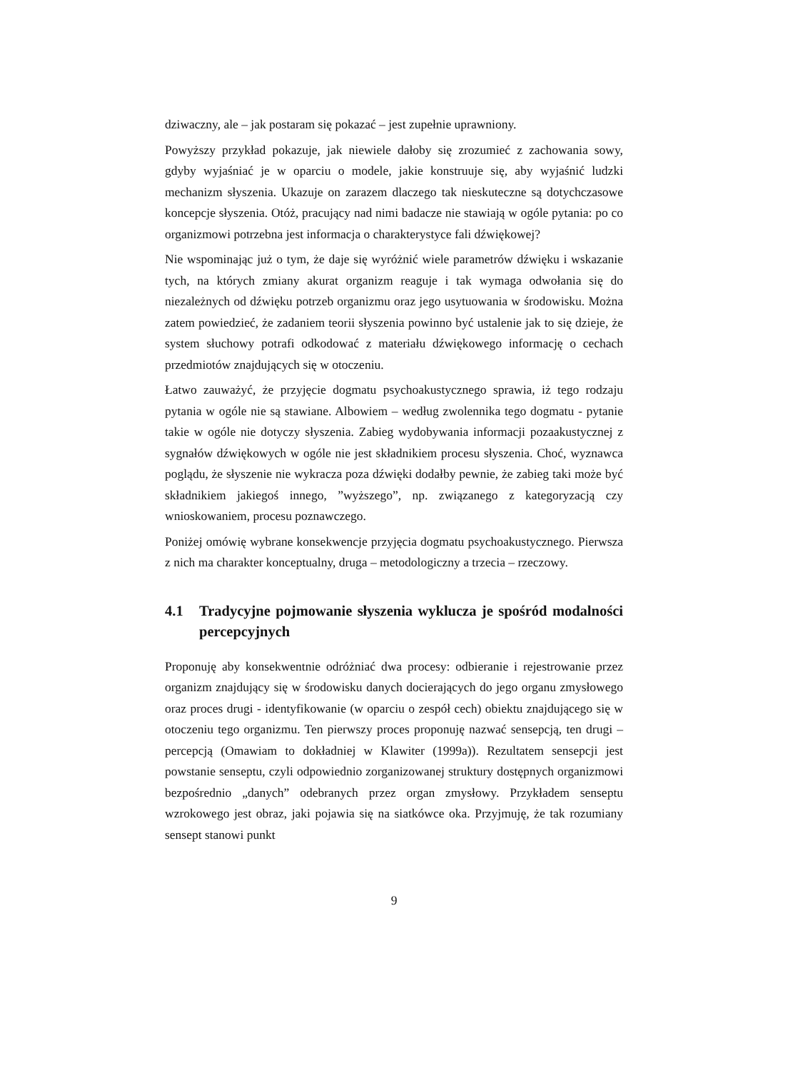dziwaczny, ale – jak postaram się pokazać – jest zupełnie uprawniony.
Powyższy przykład pokazuje, jak niewiele dałoby się zrozumieć z zachowania sowy, gdyby wyjaśniać je w oparciu o modele, jakie konstruuje się, aby wyjaśnić ludzki mechanizm słyszenia. Ukazuje on zarazem dlaczego tak nieskuteczne są dotychczasowe koncepcje słyszenia. Otóż, pracujący nad nimi badacze nie stawiają w ogóle pytania: po co organizmowi potrzebna jest informacja o charakterystyce fali dźwiękowej?
Nie wspominając już o tym, że daje się wyróżnić wiele parametrów dźwięku i wskazanie tych, na których zmiany akurat organizm reaguje i tak wymaga odwołania się do niezależnych od dźwięku potrzeb organizmu oraz jego usytuowania w środowisku. Można zatem powiedzieć, że zadaniem teorii słyszenia powinno być ustalenie jak to się dzieje, że system słuchowy potrafi odkodować z materiału dźwiękowego informację o cechach przedmiotów znajdujących się w otoczeniu.
Łatwo zauważyć, że przyjęcie dogmatu psychoakustycznego sprawia, iż tego rodzaju pytania w ogóle nie są stawiane. Albowiem – według zwolennika tego dogmatu - pytanie takie w ogóle nie dotyczy słyszenia. Zabieg wydobywania informacji pozaakustycznej z sygnałów dźwiękowych w ogóle nie jest składnikiem procesu słyszenia. Choć, wyznawca poglądu, że słyszenie nie wykracza poza dźwięki dodałby pewnie, że zabieg taki może być składnikiem jakiegoś innego, ”wyższego”, np. związanego z kategoryzacją czy wnioskowaniem, procesu poznawczego.
Poniżej omówię wybrane konsekwencje przyjęcia dogmatu psychoakustycznego. Pierwsza z nich ma charakter konceptualny, druga – metodologiczny a trzecia – rzeczowy.
4.1 Tradycyjne pojmowanie słyszenia wyklucza je spośród modalności percepcyjnych
Proponuję aby konsekwentnie odróżniać dwa procesy: odbieranie i rejestrowanie przez organizm znajdujący się w środowisku danych docierających do jego organu zmysłowego oraz proces drugi - identyfikowanie (w oparciu o zespół cech) obiektu znajdującego się w otoczeniu tego organizmu. Ten pierwszy proces proponuję nazwać sensepcją, ten drugi – percepcją (Omawiam to dokładniej w Klawiter (1999a)). Rezultatem sensepcji jest powstanie senseptu, czyli odpowiednio zorganizowanej struktury dostępnych organizmowi bezpośrednio „danych” odebranych przez organ zmysłowy. Przykładem senseptu wzrokowego jest obraz, jaki pojawia się na siatkówce oka. Przyjmuję, że tak rozumiany sensept stanowi punkt
9